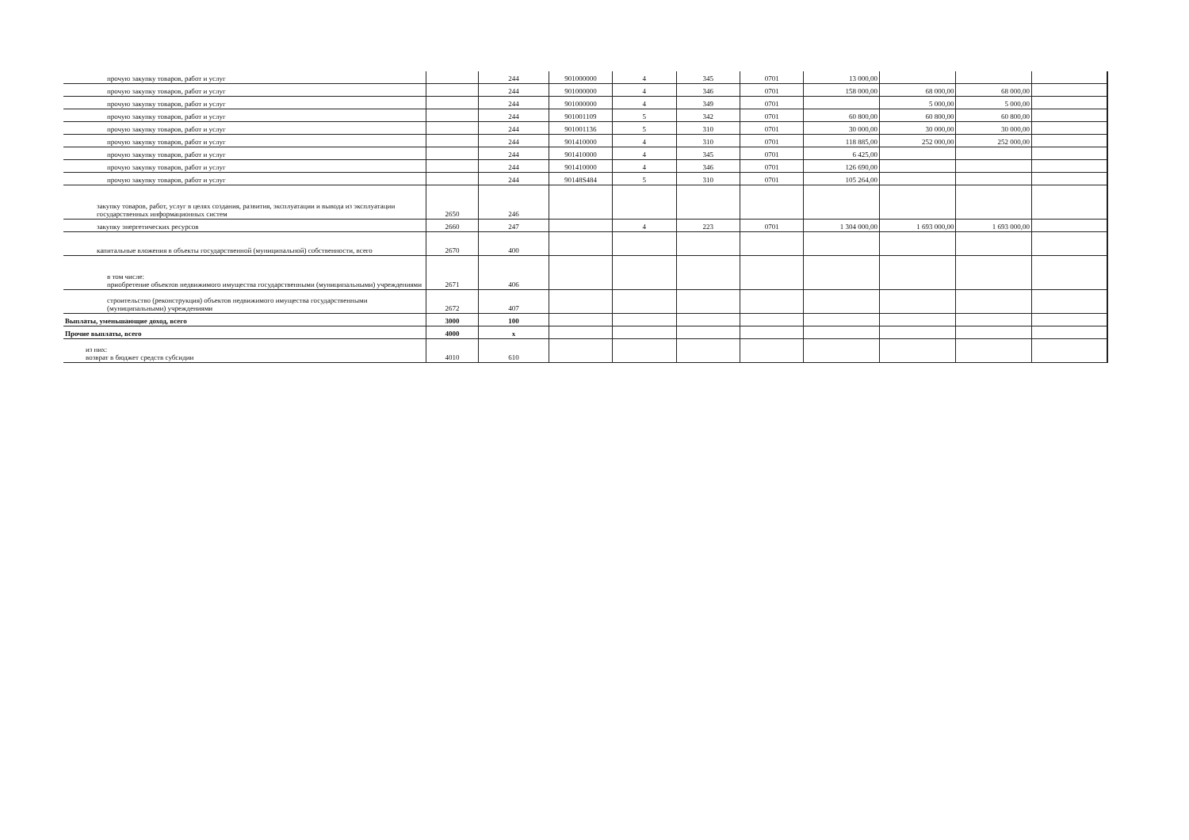| прочую закупку товаров, работ и услуг | | 244 | 901000000 | 4 | 345 | 0701 | 13 000,00 | | | |
| прочую закупку товаров, работ и услуг | | 244 | 901000000 | 4 | 346 | 0701 | 158 000,00 | 68 000,00 | 68 000,00 | |
| прочую закупку товаров, работ и услуг | | 244 | 901000000 | 4 | 349 | 0701 | | 5 000,00 | 5 000,00 | |
| прочую закупку товаров, работ и услуг | | 244 | 901001109 | 5 | 342 | 0701 | 60 800,00 | 60 800,00 | 60 800,00 | |
| прочую закупку товаров, работ и услуг | | 244 | 901001136 | 5 | 310 | 0701 | 30 000,00 | 30 000,00 | 30 000,00 | |
| прочую закупку товаров, работ и услуг | | 244 | 901410000 | 4 | 310 | 0701 | 118 885,00 | 252 000,00 | 252 000,00 | |
| прочую закупку товаров, работ и услуг | | 244 | 901410000 | 4 | 345 | 0701 | 6 425,00 | | | |
| прочую закупку товаров, работ и услуг | | 244 | 901410000 | 4 | 346 | 0701 | 126 690,00 | | | |
| прочую закупку товаров, работ и услуг | | 244 | 90148S484 | 5 | 310 | 0701 | 105 264,00 | | | |
| закупку товаров, работ, услуг в целях создания, развития, эксплуатации и вывода из эксплуатации государственных информационных систем | 2650 | 246 | | | | | | | | |
| закупку энергетических ресурсов | 2660 | 247 | | 4 | 223 | 0701 | 1 304 000,00 | 1 693 000,00 | 1 693 000,00 | |
| капитальные вложения в объекты государственной (муниципальной) собственности, всего | 2670 | 400 | | | | | | | | |
| в том числе: приобретение объектов недвижимого имущества государственными (муниципальными) учреждениями | 2671 | 406 | | | | | | | | |
| строительство (реконструкция) объектов недвижимого имущества государственными (муниципальными) учреждениями | 2672 | 407 | | | | | | | | |
| Выплаты, уменьшающие доход, всего | 3000 | 100 | | | | | | | | |
| Прочие выплаты, всего | 4000 | x | | | | | | | | |
| из них: возврат в бюджет средств субсидии | 4010 | 610 | | | | | | | | |